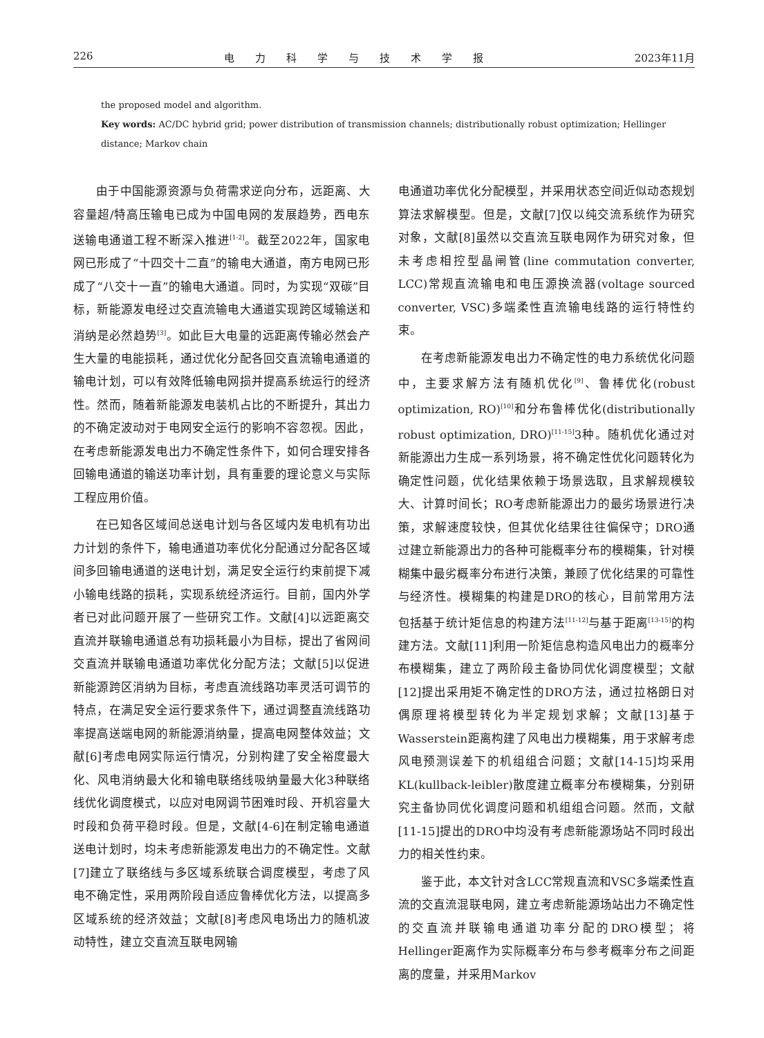226 电力科学与技术学报 2023年11月
the proposed model and algorithm.
Key words: AC/DC hybrid grid; power distribution of transmission channels; distributionally robust optimization; Hellinger distance; Markov chain
由于中国能源资源与负荷需求逆向分布，远距离、大容量超/特高压输电已成为中国电网的发展趋势，西电东送输电通道工程不断深入推进<sup>[1-2]</sup>。截至2022年，国家电网已形成了“十四交十二直”的输电大通道，南方电网已形成了“八交十一直”的输电大通道。同时，为实现“双碳”目标，新能源发电经过交直流输电大通道实现跨区域输送和消纳是必然趋势<sup>[3]</sup>。如此巨大电量的远距离传输必然会产生大量的电能损耗，通过优化分配各回交直流输电通道的输电计划，可以有效降低输电网损并提高系统运行的经济性。然而，随着新能源发电装机占比的不断提升，其出力的不确定波动对于电网安全运行的影响不容忽视。因此，在考虑新能源发电出力不确定性条件下，如何合理安排各回输电通道的输送功率计划，具有重要的理论意义与实际工程应用价值。
在已知各区域间总送电计划与各区域内发电机有功出力计划的条件下，输电通道功率优化分配通过分配各区域间多回输电通道的送电计划，满足安全运行约束前提下减小输电线路的损耗，实现系统经济运行。目前，国内外学者已对此问题开展了一些研究工作。文献[4]以远距离交直流并联输电通道总有功损耗最小为目标，提出了省网间交直流并联输电通道功率优化分配方法；文献[5]以促进新能源跨区消纳为目标，考虑直流线路功率灵活可调节的特点，在满足安全运行要求条件下，通过调整直流线路功率提高送端电网的新能源消纳量，提高电网整体效益；文献[6]考虑电网实际运行情况，分别构建了安全裕度最大化、风电消纳最大化和输电联络线吸纳量最大化3种联络线优化调度模式，以应对电网调节困难时段、开机容量大时段和负荷平稳时段。但是，文献[4-6]在制定输电通道送电计划时，均未考虑新能源发电出力的不确定性。文献[7]建立了联络线与多区域系统联合调度模型，考虑了风电不确定性，采用两阶段自适应鲁棒优化方法，以提高多区域系统的经济效益；文献[8]考虑风电场出力的随机波动特性，建立交直流互联电网输
电通道功率优化分配模型，并采用状态空间近似动态规划算法求解模型。但是，文献[7]仅以纯交流系统作为研究对象，文献[8]虽然以交直流互联电网作为研究对象，但未考虑相控型晶闸管(line commutation converter, LCC)常规直流输电和电压源换流器(voltage sourced converter, VSC)多端柔性直流输电线路的运行特性约束。
在考虑新能源发电出力不确定性的电力系统优化问题中，主要求解方法有随机优化<sup>[9]</sup>、鲁棒优化(robust optimization, RO)<sup>[10]</sup>和分布鲁棒优化(distributionally robust optimization, DRO)<sup>[11-15]</sup>3种。随机优化通过对新能源出力生成一系列场景，将不确定性优化问题转化为确定性问题，优化结果依赖于场景选取，且求解规模较大、计算时间长；RO考虑新能源出力的最劣场景进行决策，求解速度较快，但其优化结果往往偏保守；DRO通过建立新能源出力的各种可能概率分布的模糊集，针对模糊集中最劣概率分布进行决策，兼顾了优化结果的可靠性与经济性。模糊集的构建是DRO的核心，目前常用方法包括基于统计矩信息的构建方法<sup>[11-12]</sup>与基于距离<sup>[13-15]</sup>的构建方法。文献[11]利用一阶矩信息构造风电出力的概率分布模糊集，建立了两阶段主备协同优化调度模型；文献[12]提出采用矩不确定性的DRO方法，通过拉格朗日对偶原理将模型转化为半定规划求解；文献[13]基于Wasserstein距离构建了风电出力模糊集，用于求解考虑风电预测误差下的机组组合问题；文献[14-15]均采用KL(kullback-leibler)散度建立概率分布模糊集，分别研究主备协同优化调度问题和机组组合问题。然而，文献[11-15]提出的DRO中均没有考虑新能源场站不同时段出力的相关性约束。
鉴于此，本文针对含LCC常规直流和VSC多端柔性直流的交直流混联电网，建立考虑新能源场站出力不确定性的交直流并联输电通道功率分配的DRO模型；将Hellinger距离作为实际概率分布与参考概率分布之间距离的度量，并采用Markov